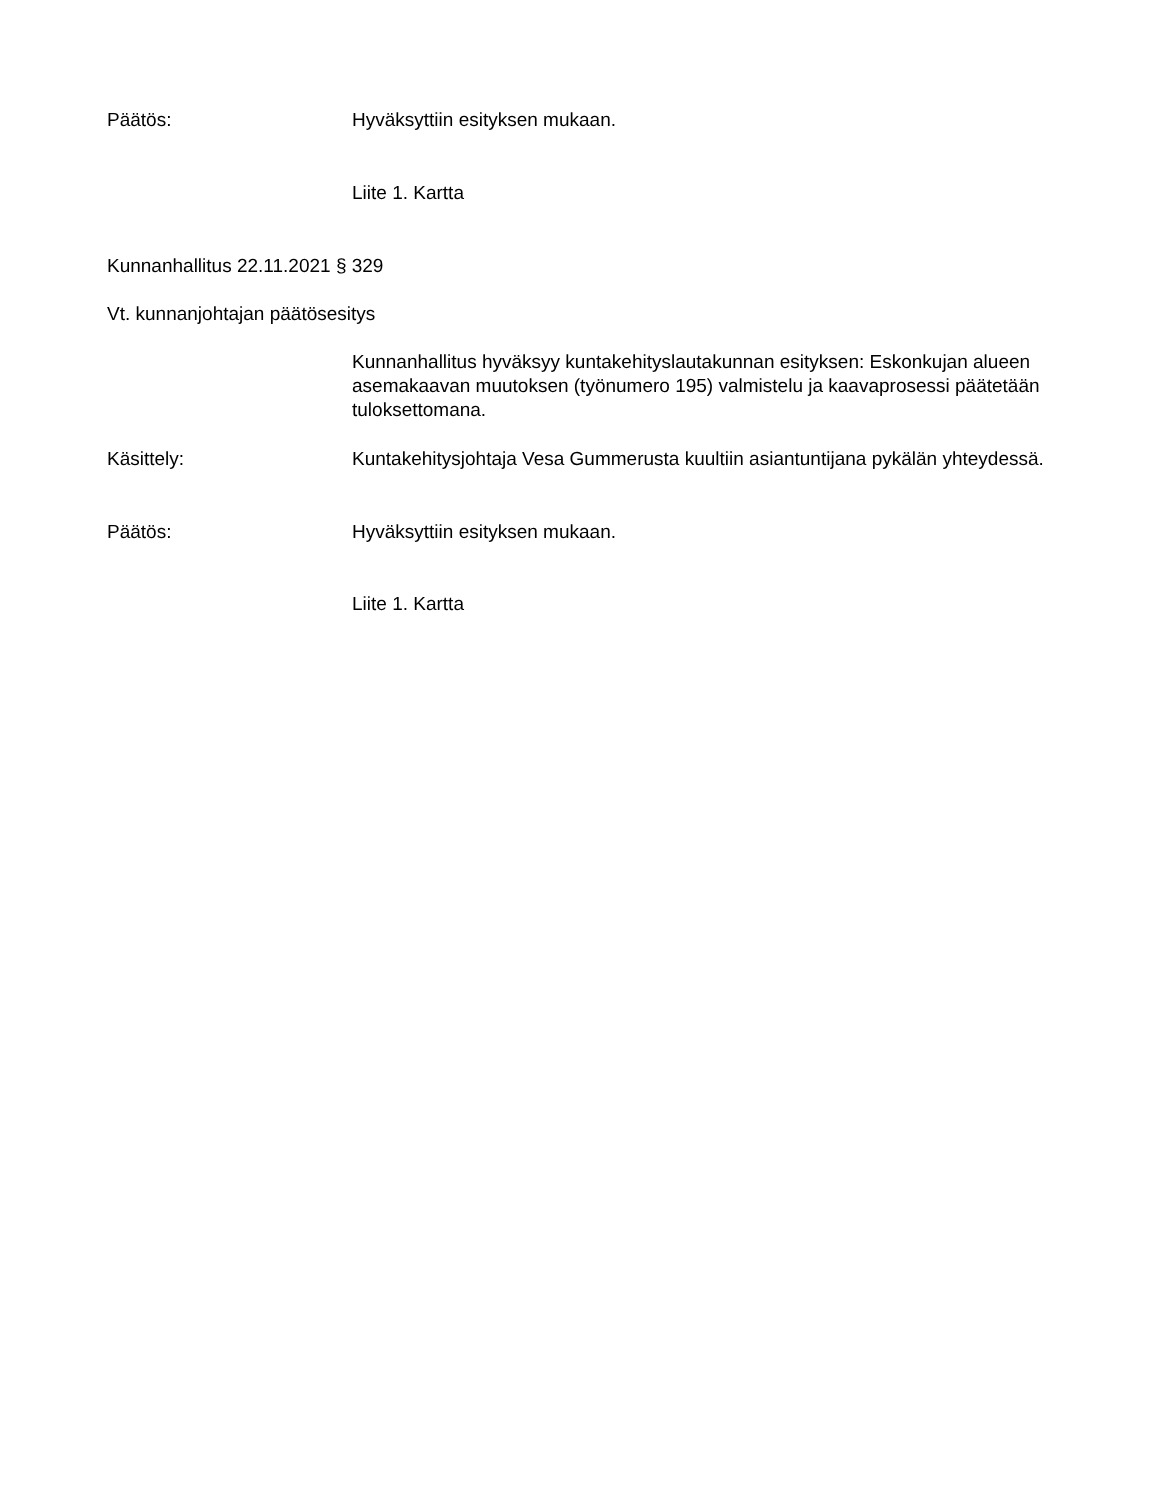Päätös: Hyväksyttiin esityksen mukaan.
Liite 1. Kartta
Kunnanhallitus 22.11.2021 § 329
Vt. kunnanjohtajan päätösesitys
Kunnanhallitus hyväksyy kuntakehityslautakunnan esityksen: Eskonkujan alueen asemakaavan muutoksen (työnumero 195) valmistelu ja kaavaprosessi päätetään tuloksettomana.
Käsittely: Kuntakehitysjohtaja Vesa Gummerusta kuultiin asiantuntijana pykälän yhteydessä.
Päätös: Hyväksyttiin esityksen mukaan.
Liite 1. Kartta